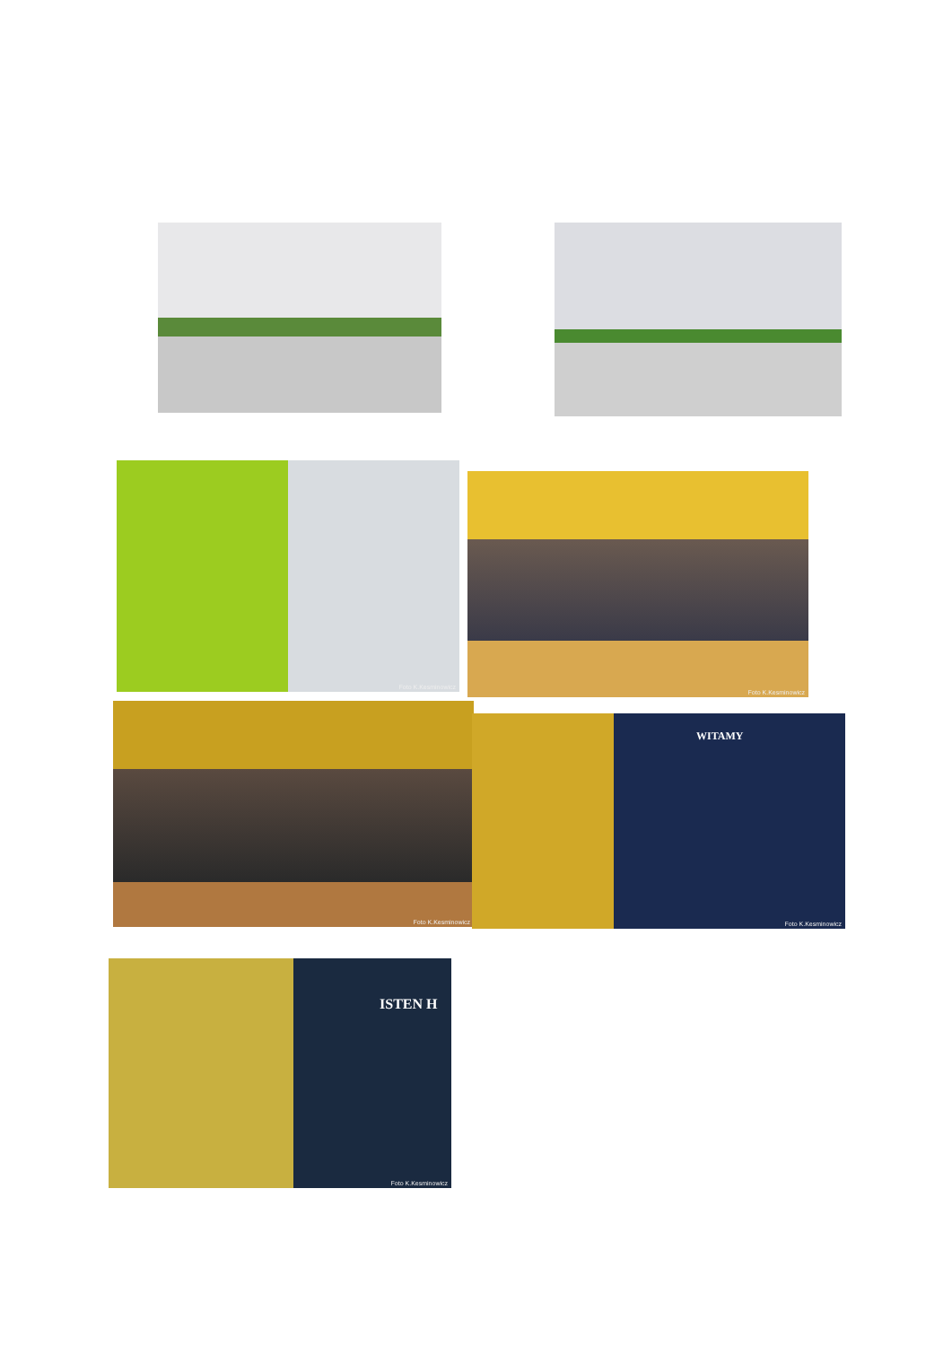Foto K.Kesminowicz
Foto K.Kesminowicz
Foto K.Kesminowicz
WITAMY
Foto K.Kesminowicz
ISTEN H
Foto K.Kesminowicz